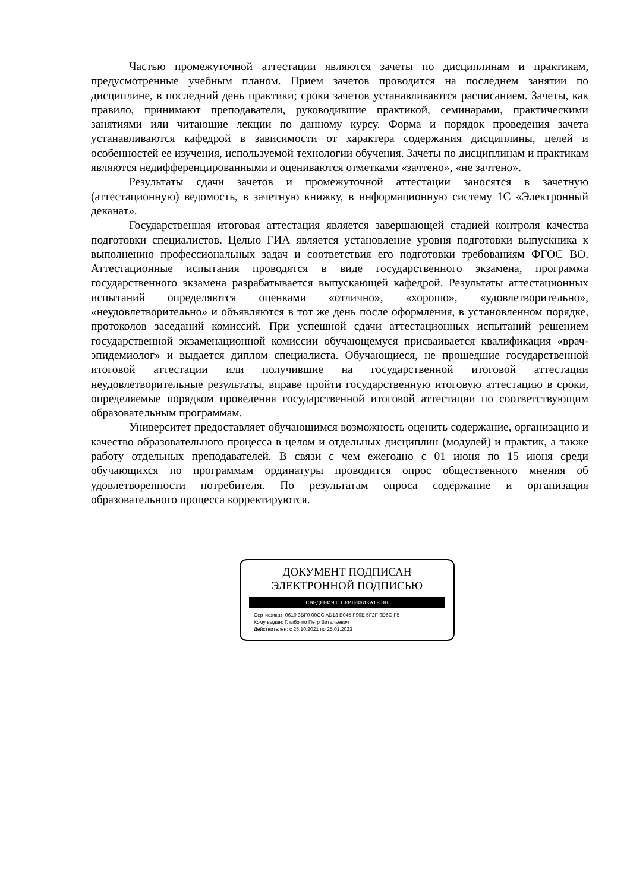Частью промежуточной аттестации являются зачеты по дисциплинам и практикам, предусмотренные учебным планом. Прием зачетов проводится на последнем занятии по дисциплине, в последний день практики; сроки зачетов устанавливаются расписанием. Зачеты, как правило, принимают преподаватели, руководившие практикой, семинарами, практическими занятиями или читающие лекции по данному курсу. Форма и порядок проведения зачета устанавливаются кафедрой в зависимости от характера содержания дисциплины, целей и особенностей ее изучения, используемой технологии обучения. Зачеты по дисциплинам и практикам являются недифференцированными и оцениваются отметками «зачтено», «не зачтено».
Результаты сдачи зачетов и промежуточной аттестации заносятся в зачетную (аттестационную) ведомость, в зачетную книжку, в информационную систему 1С «Электронный деканат».
Государственная итоговая аттестация является завершающей стадией контроля качества подготовки специалистов. Целью ГИА является установление уровня подготовки выпускника к выполнению профессиональных задач и соответствия его подготовки требованиям ФГОС ВО. Аттестационные испытания проводятся в виде государственного экзамена, программа государственного экзамена разрабатывается выпускающей кафедрой. Результаты аттестационных испытаний определяются оценками «отлично», «хорошо», «удовлетворительно», «неудовлетворительно» и объявляются в тот же день после оформления, в установленном порядке, протоколов заседаний комиссий. При успешной сдачи аттестационных испытаний решением государственной экзаменационной комиссии обучающемуся присваивается квалификация «врач-эпидемиолог» и выдается диплом специалиста. Обучающиеся, не прошедшие государственной итоговой аттестации или получившие на государственной итоговой аттестации неудовлетворительные результаты, вправе пройти государственную итоговую аттестацию в сроки, определяемые порядком проведения государственной итоговой аттестации по соответствующим образовательным программам.
Университет предоставляет обучающимся возможность оценить содержание, организацию и качество образовательного процесса в целом и отдельных дисциплин (модулей) и практик, а также работу отдельных преподавателей. В связи с чем ежегодно с 01 июня по 15 июня среди обучающихся по программам ординатуры проводится опрос общественного мнения об удовлетворенности потребителя. По результатам опроса содержание и организация образовательного процесса корректируются.
ДОКУМЕНТ ПОДПИСАН
ЭЛЕКТРОННОЙ ПОДПИСЬЮ
СВЕДЕНИЯ О СЕРТИФИКАТЕ ЭП
Сертификат: 0610 3BF0 00CC AD13 B045 F90E 5F2F 9D6C F5
Кому выдан: Глыбочко Петр Витальевич
Действителен: с 25.10.2021 по 25.01.2023